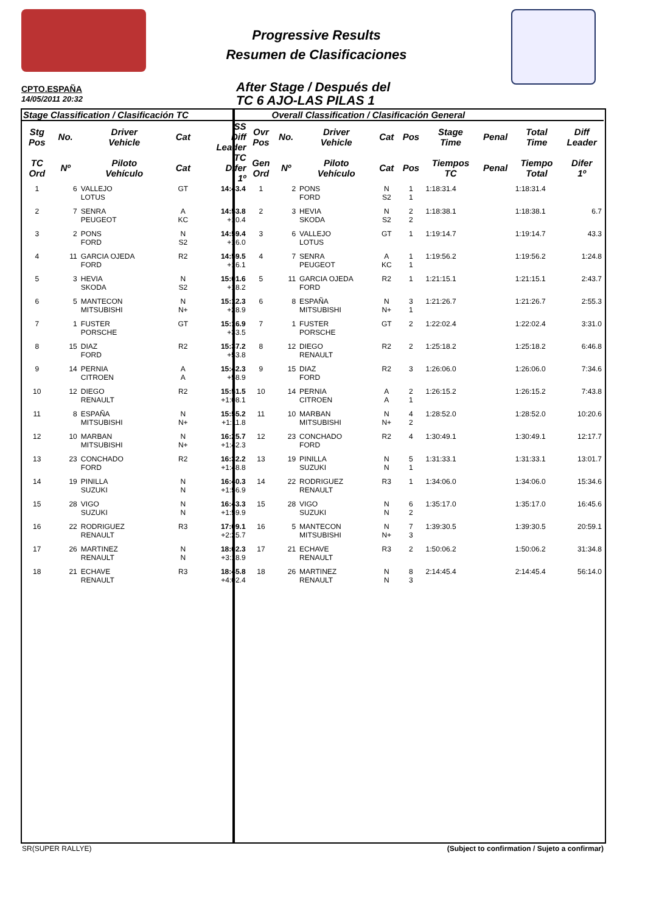Progressive Results
Resumen de Clasificaciones
CPTO.ESPAÑA
14/05/2011 20:32
After Stage / Después del
TC 6 AJO-LAS PILAS 1
| Stage Classification / Clasificación TC | | | | | Overall Classification / Clasificación General | | | | | | | | |
| --- | --- | --- | --- | --- | --- | --- | --- | --- | --- | --- | --- | --- | --- |
| Stg Pos | No. | Driver Vehicle | Cat | SS Diff Leader | Ovr Pos | No. | Driver Vehicle | Cat | Pos | Stage Time | Penal | Total Time | Diff Leader |
| TC Ord | Nº | Piloto Vehículo | Cat | TC Difer 1º | Gen Ord | Nº | Piloto Vehículo | Cat | Pos | Tiempos TC | Penal | Tiempo Total | Difer 1º |
| 1 | 6 | VALLEJO LOTUS | GT | 14:43.4 | 1 | 2 | PONS FORD | N S2 | 1 1 | 1:18:31.4 | | 1:18:31.4 | |
| 2 | 7 | SENRA PEUGEOT | A KC | 14:53.8 +10.4 | 2 | 3 | HEVIA SKODA | N S2 | 2 2 | 1:18:38.1 | | 1:18:38.1 | 6.7 |
| 3 | 2 | PONS FORD | N S2 | 14:59.4 +16.0 | 3 | 6 | VALLEJO LOTUS | GT | 1 | 1:19:14.7 | | 1:19:14.7 | 43.3 |
| 4 | 11 | GARCIA OJEDA FORD | R2 | 14:59.5 +16.1 | 4 | 7 | SENRA PEUGEOT | A KC | 1 1 | 1:19:56.2 | | 1:19:56.2 | 1:24.8 |
| 5 | 3 | HEVIA SKODA | N S2 | 15:01.6 +18.2 | 5 | 11 | GARCIA OJEDA FORD | R2 | 1 | 1:21:15.1 | | 1:21:15.1 | 2:43.7 |
| 6 | 5 | MANTECON MITSUBISHI | N N+ | 15:12.3 +28.9 | 6 | 8 | ESPAÑA MITSUBISHI | N N+ | 3 1 | 1:21:26.7 | | 1:21:26.7 | 2:55.3 |
| 7 | 1 | FUSTER PORSCHE | GT | 15:16.9 +33.5 | 7 | 1 | FUSTER PORSCHE | GT | 2 | 1:22:02.4 | | 1:22:02.4 | 3:31.0 |
| 8 | 15 | DIAZ FORD | R2 | 15:37.2 +53.8 | 8 | 12 | DIEGO RENAULT | R2 | 2 | 1:25:18.2 | | 1:25:18.2 | 6:46.8 |
| 9 | 14 | PERNIA CITROEN | A A | 15:42.3 +58.9 | 9 | 15 | DIAZ FORD | R2 | 3 | 1:26:06.0 | | 1:26:06.0 | 7:34.6 |
| 10 | 12 | DIEGO RENAULT | R2 | 15:51.5 +1:08.1 | 10 | 14 | PERNIA CITROEN | A A | 2 1 | 1:26:15.2 | | 1:26:15.2 | 7:43.8 |
| 11 | 8 | ESPAÑA MITSUBISHI | N N+ | 15:55.2 +1:11.8 | 11 | 10 | MARBAN MITSUBISHI | N N+ | 4 2 | 1:28:52.0 | | 1:28:52.0 | 10:20.6 |
| 12 | 10 | MARBAN MITSUBISHI | N N+ | 16:25.7 +1:42.3 | 12 | 23 | CONCHADO FORD | R2 | 4 | 1:30:49.1 | | 1:30:49.1 | 12:17.7 |
| 13 | 23 | CONCHADO FORD | R2 | 16:32.2 +1:48.8 | 13 | 19 | PINILLA SUZUKI | N N | 5 1 | 1:31:33.1 | | 1:31:33.1 | 13:01.7 |
| 14 | 19 | PINILLA SUZUKI | N N | 16:40.3 +1:56.9 | 14 | 22 | RODRIGUEZ RENAULT | R3 | 1 | 1:34:06.0 | | 1:34:06.0 | 15:34.6 |
| 15 | 28 | VIGO SUZUKI | N N | 16:43.3 +1:59.9 | 15 | 28 | VIGO SUZUKI | N N | 6 2 | 1:35:17.0 | | 1:35:17.0 | 16:45.6 |
| 16 | 22 | RODRIGUEZ RENAULT | R3 | 17:09.1 +2:25.7 | 16 | 5 | MANTECON MITSUBISHI | N N+ | 7 3 | 1:39:30.5 | | 1:39:30.5 | 20:59.1 |
| 17 | 26 | MARTINEZ RENAULT | N N | 18:02.3 +3:18.9 | 17 | 21 | ECHAVE RENAULT | R3 | 2 | 1:50:06.2 | | 1:50:06.2 | 31:34.8 |
| 18 | 21 | ECHAVE RENAULT | R3 | 18:45.8 +4:02.4 | 18 | 26 | MARTINEZ RENAULT | N N | 8 3 | 2:14:45.4 | | 2:14:45.4 | 56:14.0 |
SR(SUPER RALLYE)
(Subject to confirmation / Sujeto a confirmar)